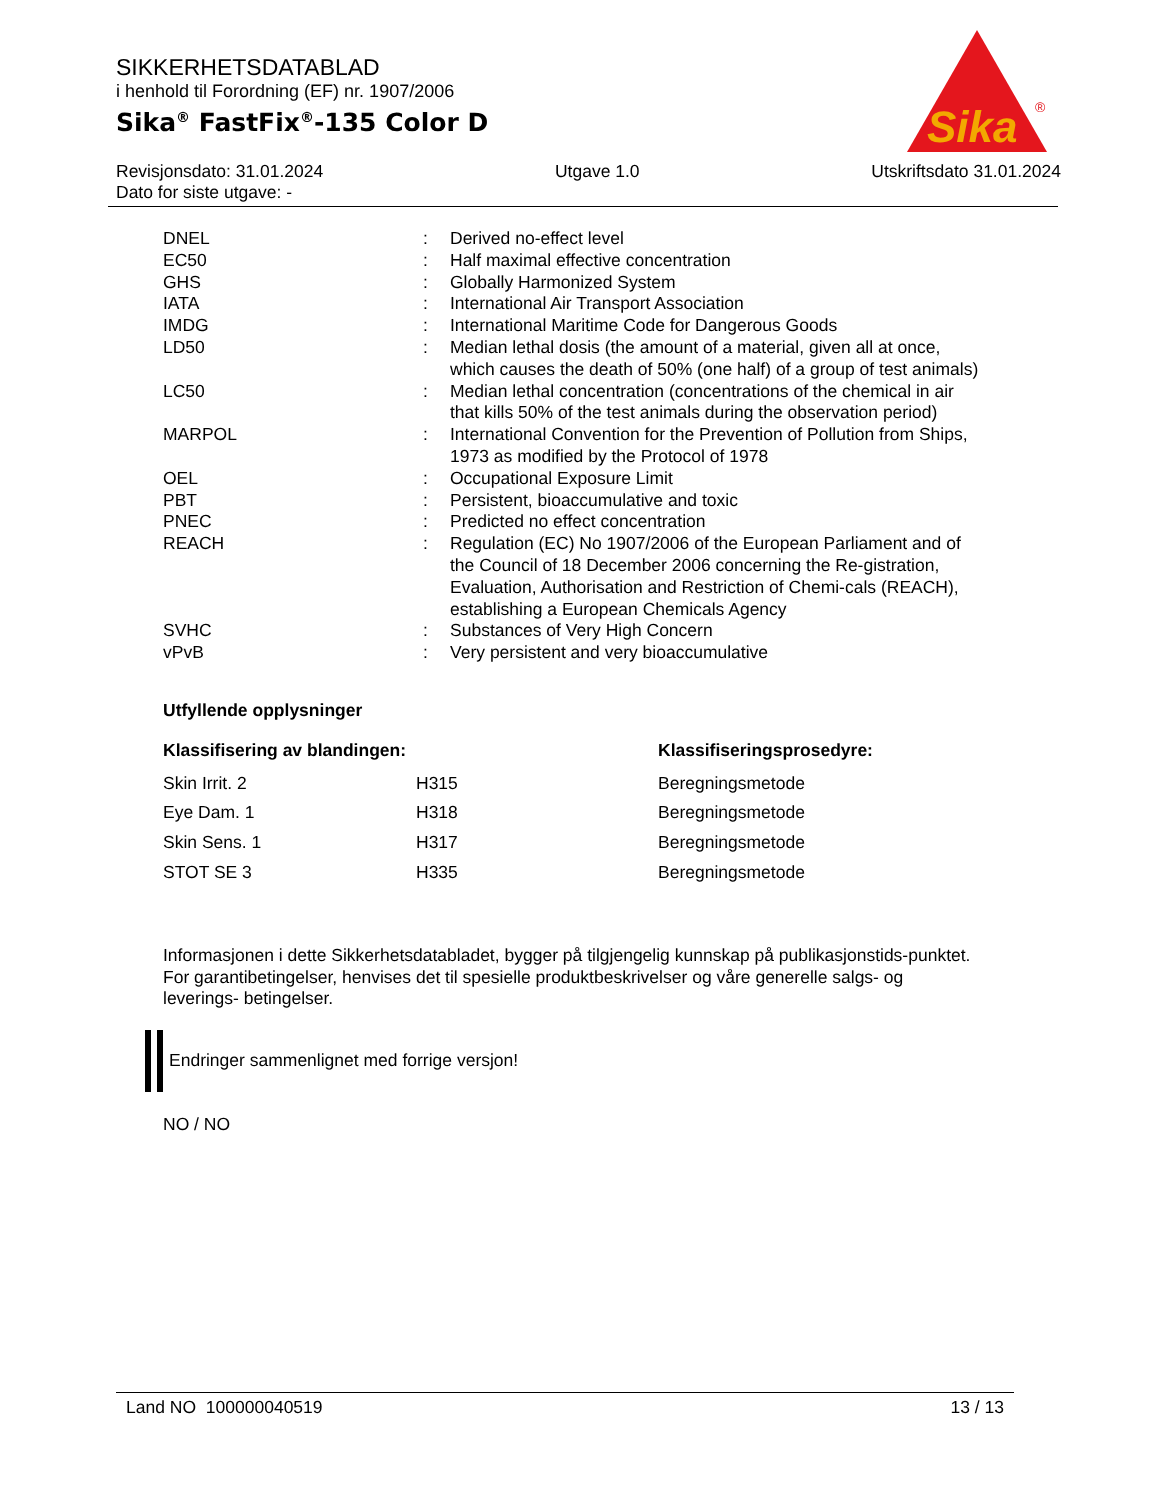Sika
®
SIKKERHETSDATABLAD
i henhold til Forordning (EF) nr. 1907/2006
Sika<sup>®</sup> FastFix<sup>®</sup>-135 Color D
Revisjonsdato: 31.01.2024
Dato for siste utgave: - Utgave 1.0 Utskriftsdato 31.01.2024
| DNEL | : | Derived no-effect level |
| EC50 | : | Half maximal effective concentration |
| GHS | : | Globally Harmonized System |
| IATA | : | International Air Transport Association |
| IMDG | : | International Maritime Code for Dangerous Goods |
| LD50 | : | Median lethal dosis (the amount of a material, given all at once, which causes the death of 50% (one half) of a group of test animals) |
| LC50 | : | Median lethal concentration (concentrations of the chemical in air that kills 50% of the test animals during the observation period) |
| MARPOL | : | International Convention for the Prevention of Pollution from Ships, 1973 as modified by the Protocol of 1978 |
| OEL | : | Occupational Exposure Limit |
| PBT | : | Persistent, bioaccumulative and toxic |
| PNEC | : | Predicted no effect concentration |
| REACH | : | Regulation (EC) No 1907/2006 of the European Parliament and of the Council of 18 December 2006 concerning the Re-gistration, Evaluation, Authorisation and Restriction of Chemi-cals (REACH), establishing a European Chemicals Agency |
| SVHC | : | Substances of Very High Concern |
| vPvB | : | Very persistent and very bioaccumulative |
Utfyllende opplysninger
| Klassifisering av blandingen: | | Klassifiseringsprosedyre: |
| --- | --- | --- |
| Skin Irrit. 2 | H315 | Beregningsmetode |
| Eye Dam. 1 | H318 | Beregningsmetode |
| Skin Sens. 1 | H317 | Beregningsmetode |
| STOT SE 3 | H335 | Beregningsmetode |
Informasjonen i dette Sikkerhetsdatabladet, bygger på tilgjengelig kunnskap på publikasjonstids-punktet. For garantibetingelser, henvises det til spesielle produktbeskrivelser og våre generelle salgs- og leverings- betingelser.
Endringer sammenlignet med forrige versjon!
NO / NO
Land NO 100000040519 13 / 13